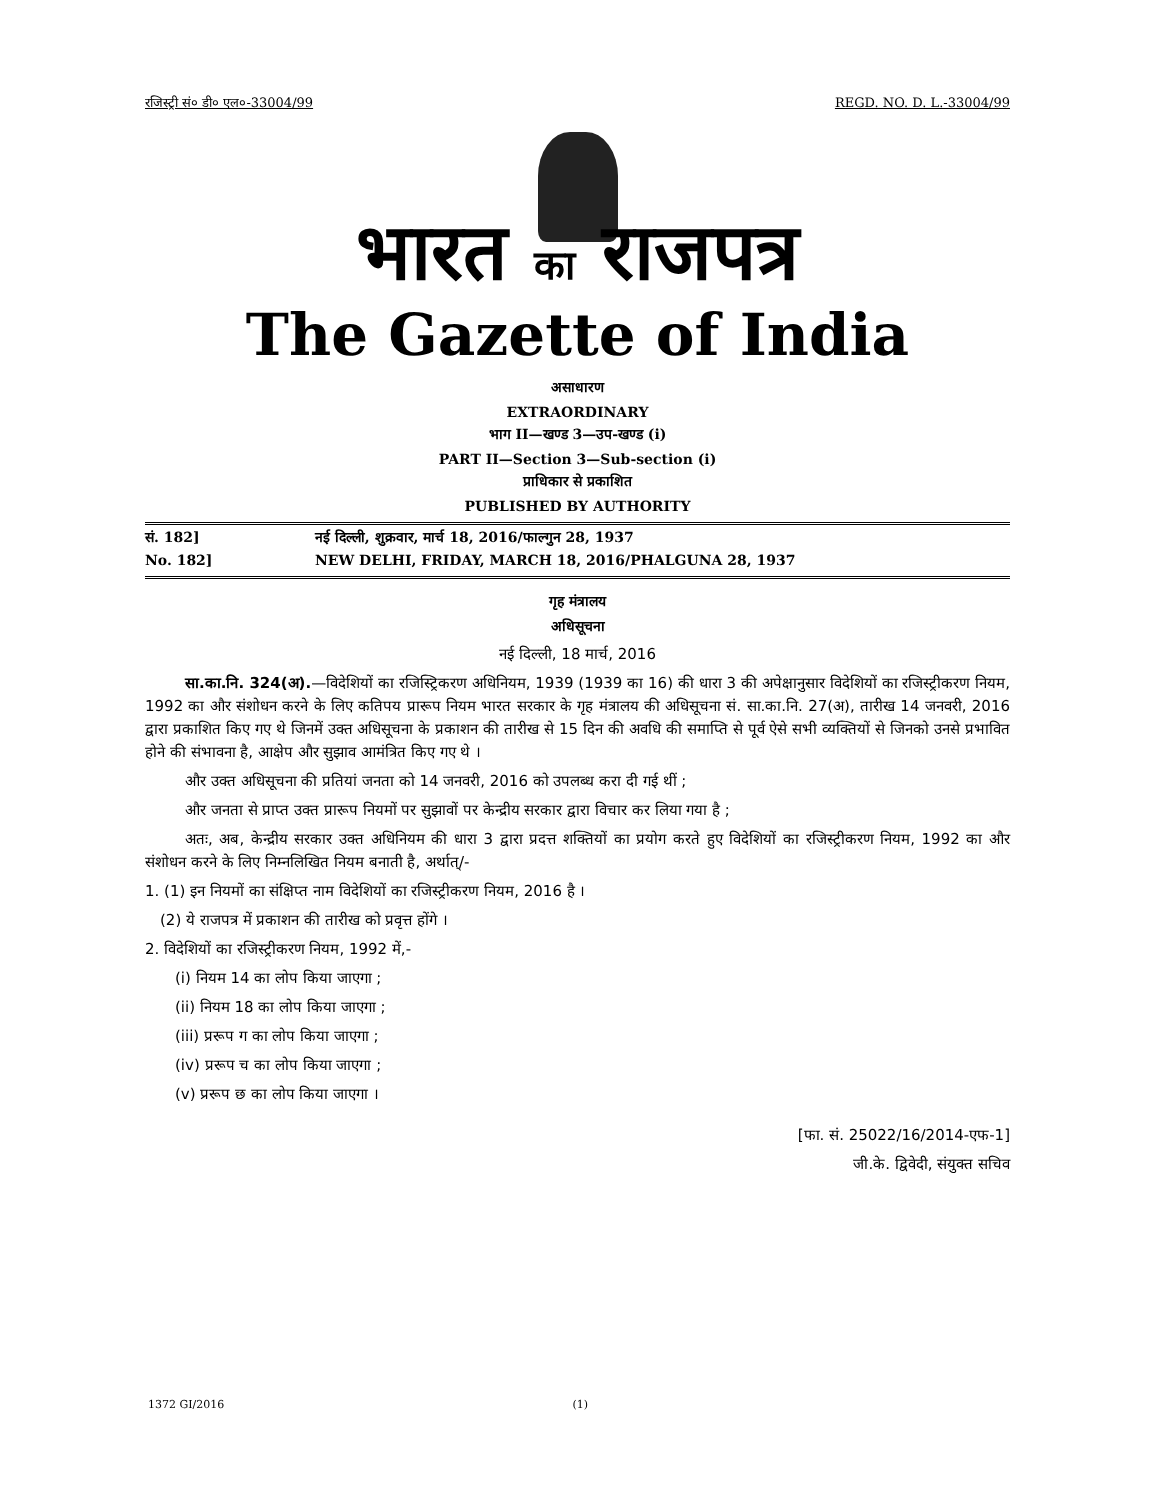रजिस्ट्री सं० डी० एल०-33004/99 REGD. NO. D. L.-33004/99
भारत का राजपत्र
The Gazette of India
असाधारण
EXTRAORDINARY
भाग II—खण्ड 3—उप-खण्ड (i)
PART II—Section 3—Sub-section (i)
प्राधिकार से प्रकाशित
PUBLISHED BY AUTHORITY
सं. 182] नई दिल्ली, शुक्रवार, मार्च 18, 2016/फाल्गुन 28, 1937
No. 182] NEW DELHI, FRIDAY, MARCH 18, 2016/PHALGUNA 28, 1937
गृह मंत्रालय
अधिसूचना
नई दिल्ली, 18 मार्च, 2016
सा.का.नि. 324(अ).—विदेशियों का रजिस्ट्रिकरण अधिनियम, 1939 (1939 का 16) की धारा 3 की अपेक्षानुसार विदेशियों का रजिस्ट्रीकरण नियम, 1992 का और संशोधन करने के लिए कतिपय प्रारूप नियम भारत सरकार के गृह मंत्रालय की अधिसूचना सं. सा.का.नि. 27(अ), तारीख 14 जनवरी, 2016 द्वारा प्रकाशित किए गए थे जिनमें उक्त अधिसूचना के प्रकाशन की तारीख से 15 दिन की अवधि की समाप्ति से पूर्व ऐसे सभी व्यक्तियों से जिनको उनसे प्रभावित होने की संभावना है, आक्षेप और सुझाव आमंत्रित किए गए थे ।
और उक्त अधिसूचना की प्रतियां जनता को 14 जनवरी, 2016 को उपलब्ध करा दी गई थीं ;
और जनता से प्राप्त उक्त प्रारूप नियमों पर सुझावों पर केन्द्रीय सरकार द्वारा विचार कर लिया गया है ;
अतः, अब, केन्द्रीय सरकार उक्त अधिनियम की धारा 3 द्वारा प्रदत्त शक्तियों का प्रयोग करते हुए विदेशियों का रजिस्ट्रीकरण नियम, 1992 का और संशोधन करने के लिए निम्नलिखित नियम बनाती है, अर्थात्/-
1. (1) इन नियमों का संक्षिप्त नाम विदेशियों का रजिस्ट्रीकरण नियम, 2016 है ।
(2) ये राजपत्र में प्रकाशन की तारीख को प्रवृत्त होंगे ।
2. विदेशियों का रजिस्ट्रीकरण नियम, 1992 में,-
(i) नियम 14 का लोप किया जाएगा ;
(ii) नियम 18 का लोप किया जाएगा ;
(iii) प्ररूप ग का लोप किया जाएगा ;
(iv) प्ररूप च का लोप किया जाएगा ;
(v) प्ररूप छ का लोप किया जाएगा ।
[फा. सं. 25022/16/2014-एफ-1]
जी.के. द्विवेदी, संयुक्त सचिव
1372 GI/2016 (1)